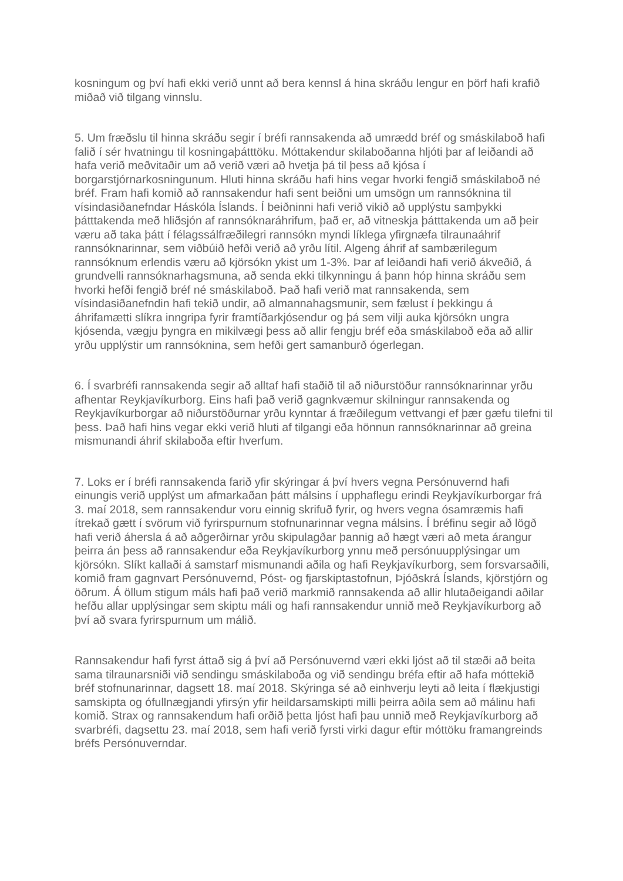kosningum og því hafi ekki verið unnt að bera kennsl á hina skráðu lengur en þörf hafi krafið miðað við tilgang vinnslu.
5. Um fræðslu til hinna skráðu segir í bréfi rannsakenda að umrædd bréf og smáskilaboð hafi falið í sér hvatningu til kosningaþátttöku. Móttakendur skilaboðanna hljóti þar af leiðandi að hafa verið meðvitaðir um að verið væri að hvetja þá til þess að kjósa í borgarstjórnarkosningunum. Hluti hinna skráðu hafi hins vegar hvorki fengið smáskilaboð né bréf. Fram hafi komið að rannsakendur hafi sent beiðni um umsögn um rannsóknina til vísindasiðanefndar Háskóla Íslands. Í beiðninni hafi verið vikið að upplýstu samþykki þátttakenda með hliðsjón af rannsóknaráhrifum, það er, að vitneskja þátttakenda um að þeir væru að taka þátt í félagssálfræðilegri rannsókn myndi líklega yfirgnæfa tilraunaáhrif rannsóknarinnar, sem viðbúið hefði verið að yrðu lítil. Algeng áhrif af sambærilegum rannsóknum erlendis væru að kjörsókn ykist um 1-3%. Þar af leiðandi hafi verið ákveðið, á grundvelli rannsóknarhagsmuna, að senda ekki tilkynningu á þann hóp hinna skráðu sem hvorki hefði fengið bréf né smáskilaboð. Það hafi verið mat rannsakenda, sem vísindasiðanefndin hafi tekið undir, að almannahagsmunir, sem fælust í þekkingu á áhrifamætti slíkra inngripa fyrir framtíðarkjósendur og þá sem vilji auka kjörsókn ungra kjósenda, vægju þyngra en mikilvægi þess að allir fengju bréf eða smáskilaboð eða að allir yrðu upplýstir um rannsóknina, sem hefði gert samanburð ógerlegan.
6. Í svarbréfi rannsakenda segir að alltaf hafi staðið til að niðurstöður rannsóknarinnar yrðu afhentar Reykjavíkurborg. Eins hafi það verið gagnkvæmur skilningur rannsakenda og Reykjavíkurborgar að niðurstöðurnar yrðu kynntar á fræðilegum vettvangi ef þær gæfu tilefni til þess. Það hafi hins vegar ekki verið hluti af tilgangi eða hönnun rannsóknarinnar að greina mismunandi áhrif skilaboða eftir hverfum.
7. Loks er í bréfi rannsakenda farið yfir skýringar á því hvers vegna Persónuvernd hafi einungis verið upplýst um afmarkaðan þátt málsins í upphaflegu erindi Reykjavíkurborgar frá 3. maí 2018, sem rannsakendur voru einnig skrifuð fyrir, og hvers vegna ósamræmis hafi ítrekað gætt í svörum við fyrirspurnum stofnunarinnar vegna málsins. Í bréfinu segir að lögð hafi verið áhersla á að aðgerðirnar yrðu skipulagðar þannig að hægt væri að meta árangur þeirra án þess að rannsakendur eða Reykjavíkurborg ynnu með persónuupplýsingar um kjörsókn. Slíkt kallaði á samstarf mismunandi aðila og hafi Reykjavíkurborg, sem forsvarsaðili, komið fram gagnvart Persónuvernd, Póst- og fjarskiptastofnun, Þjóðskrá Íslands, kjörstjórn og öðrum. Á öllum stigum máls hafi það verið markmið rannsakenda að allir hlutaðeigandi aðilar hefðu allar upplýsingar sem skiptu máli og hafi rannsakendur unnið með Reykjavíkurborg að því að svara fyrirspurnum um málið.
Rannsakendur hafi fyrst áttað sig á því að Persónuvernd væri ekki ljóst að til stæði að beita sama tilraunarsniði við sendingu smáskilaboða og við sendingu bréfa eftir að hafa móttekið bréf stofnunarinnar, dagsett 18. maí 2018. Skýringa sé að einhverju leyti að leita í flækjustigi samskipta og ófullnægjandi yfirsýn yfir heildarsamskipti milli þeirra aðila sem að málinu hafi komið. Strax og rannsakendum hafi orðið þetta ljóst hafi þau unnið með Reykjavíkurborg að svarbréfi, dagsettu 23. maí 2018, sem hafi verið fyrsti virki dagur eftir móttöku framangreinds bréfs Persónuverndar.